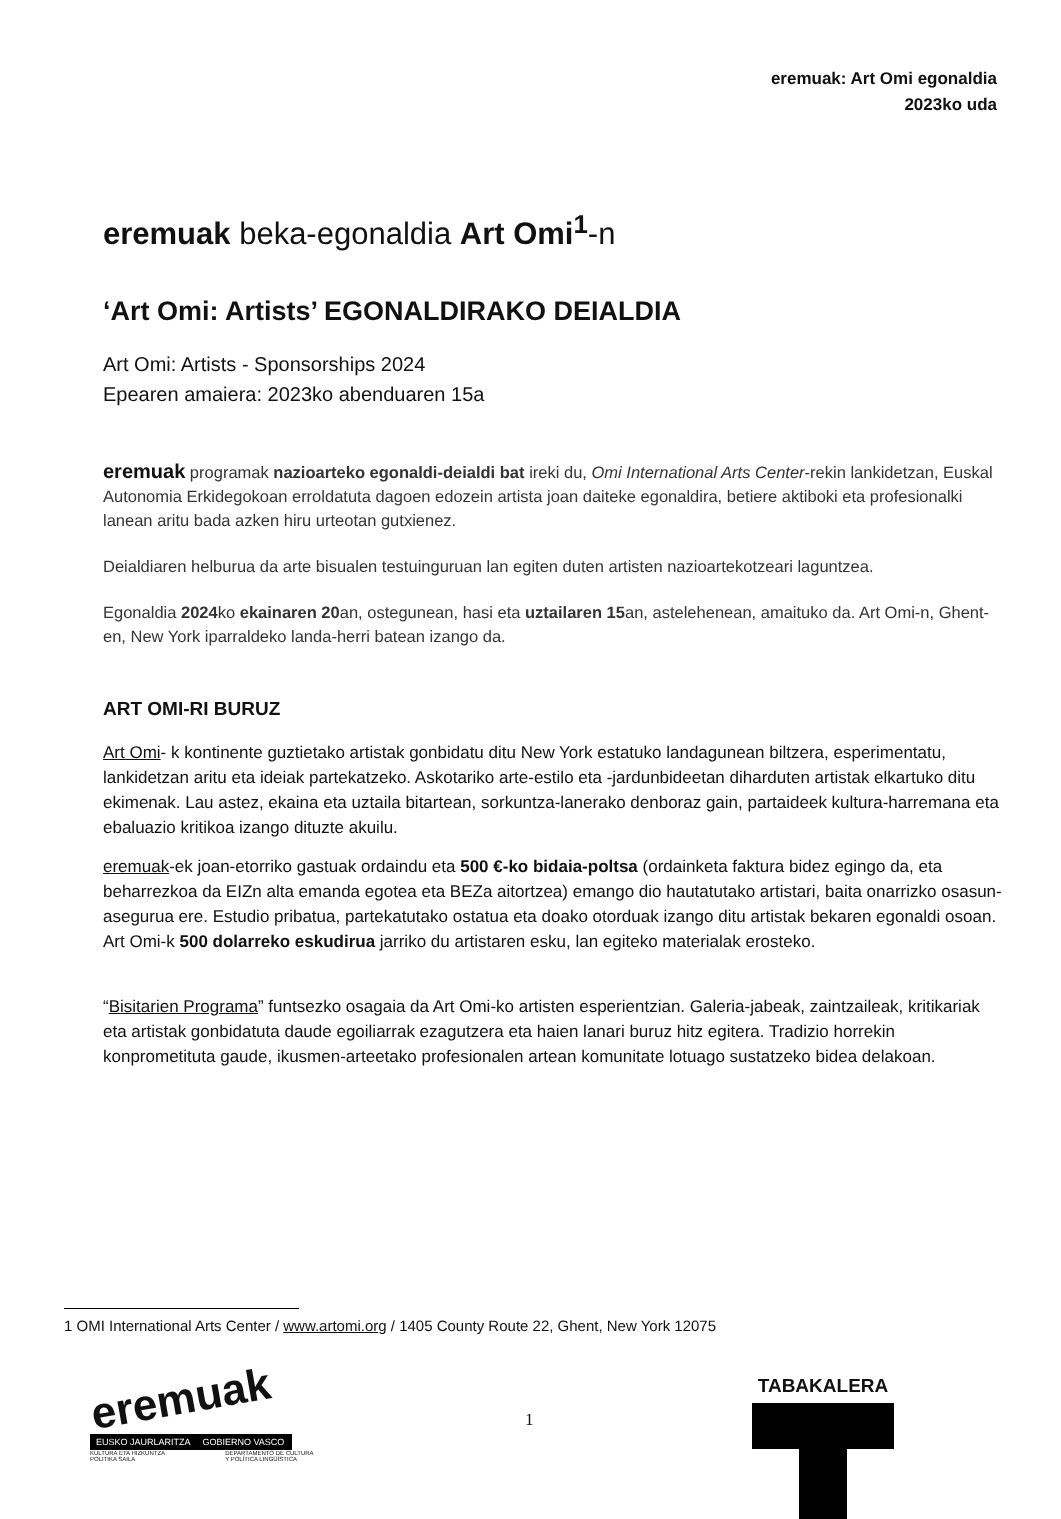eremuak: Art Omi egonaldia
2023ko uda
eremuak beka-egonaldia Art Omi<sup>1</sup>-n
‘Art Omi: Artists’ EGONALDIRAKO DEIALDIA
Art Omi: Artists - Sponsorships 2024
Epearen amaiera: 2023ko abenduaren 15a
eremuak programak nazioarteko egonaldi-deialdi bat ireki du, Omi International Arts Center-rekin lankidetzan, Euskal Autonomia Erkidegokoan erroldatuta dagoen edozein artista joan daiteke egonaldira, betiere aktiboki eta profesionalki lanean aritu bada azken hiru urteotan gutxienez.
Deialdiaren helburua da arte bisualen testuinguruan lan egiten duten artisten nazioartekotzeari laguntzea.
Egonaldia 2024ko ekainaren 20an, ostegunean, hasi eta uztailaren 15an, astelehenean, amaituko da. Art Omi-n, Ghent-en, New York iparraldeko landa-herri batean izango da.
ART OMI-RI BURUZ
Art Omi- k kontinente guztietako artistak gonbidatu ditu New York estatuko landagunean biltzera, esperimentatu, lankidetzan aritu eta ideiak partekatzeko. Askotariko arte-estilo eta -jardunbideetan diharduten artistak elkartuko ditu ekimenak. Lau astez, ekaina eta uztaila bitartean, sorkuntza-lanerako denboraz gain, partaideek kultura-harremana eta ebaluazio kritikoa izango dituzte akuilu.
eremuak-ek joan-etorriko gastuak ordaindu eta 500 €-ko bidaia-poltsa (ordainketa faktura bidez egingo da, eta beharrezkoa da EIZn alta emanda egotea eta BEZa aitortzea) emango dio hautatutako artistari, baita onarrizko osasun-asegurua ere. Estudio pribatua, partekatutako ostatua eta doako otorduak izango ditu artistak bekaren egonaldi osoan. Art Omi-k 500 dolarreko eskudirua jarriko du artistaren esku, lan egiteko materialak erosteko.
“Bisitarien Programa” funtsezko osagaia da Art Omi-ko artisten esperientzian. Galeria-jabeak, zaintzaileak, kritikariak eta artistak gonbidatuta daude egoiliarrak ezagutzera eta haien lanari buruz hitz egitera. Tradizio horrekin konprometituta gaude, ikusmen-arteetako profesionalen artean komunitate lotuago sustatzeko bidea delakoan.
1 OMI International Arts Center / www.artomi.org / 1405 County Route 22, Ghent, New York 12075
eremuak
EUSKO JAURLARITZA GOBIERNO VASCO
KULTURA ETA HIZKUNTZA
POLITIKA SAILA DEPARTAMENTO DE CULTURA
Y POLÍTICA LINGÜÍSTICA
1
TABAKALERA